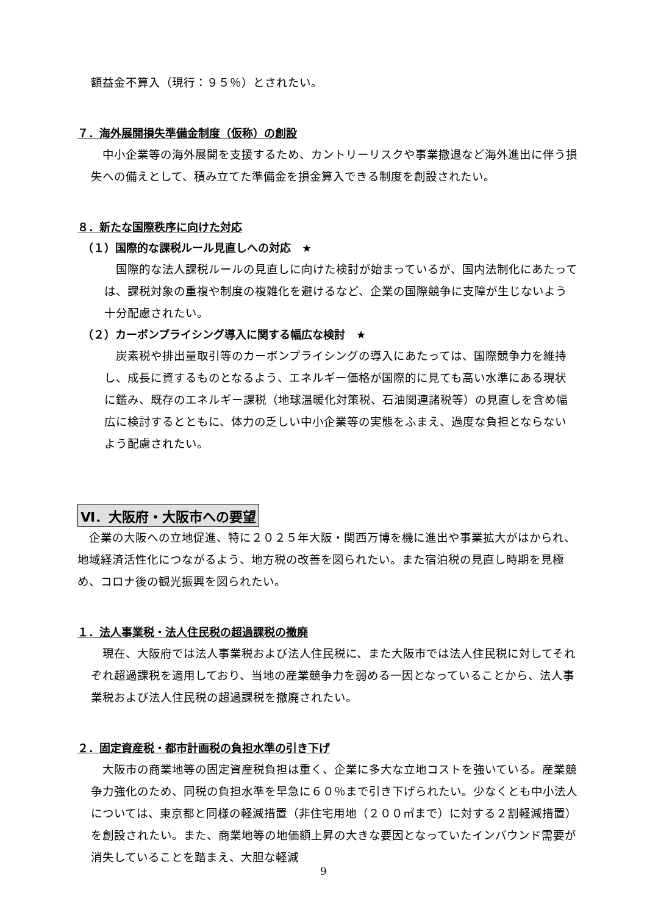額益金不算入（現行：９５％）とされたい。
７．海外展開損失準備金制度（仮称）の創設
　中小企業等の海外展開を支援するため、カントリーリスクや事業撤退など海外進出に伴う損失への備えとして、積み立てた準備金を損金算入できる制度を創設されたい。
８．新たな国際秩序に向けた対応
（１）国際的な課税ルール見直しへの対応　★
　国際的な法人課税ルールの見直しに向けた検討が始まっているが、国内法制化にあたっては、課税対象の重複や制度の複雑化を避けるなど、企業の国際競争に支障が生じないよう十分配慮されたい。
（２）カーボンプライシング導入に関する幅広な検討　★
　炭素税や排出量取引等のカーボンプライシングの導入にあたっては、国際競争力を維持し、成長に資するものとなるよう、エネルギー価格が国際的に見ても高い水準にある現状に鑑み、既存のエネルギー課税（地球温暖化対策税、石油関連諸税等）の見直しを含め幅広に検討するとともに、体力の乏しい中小企業等の実態をふまえ、過度な負担とならないよう配慮されたい。
Ⅵ．大阪府・大阪市への要望
　企業の大阪への立地促進、特に２０２５年大阪・関西万博を機に進出や事業拡大がはかられ、地域経済活性化につながるよう、地方税の改善を図られたい。また宿泊税の見直し時期を見極め、コロナ後の観光振興を図られたい。
１．法人事業税・法人住民税の超過課税の撤廃
　現在、大阪府では法人事業税および法人住民税に、また大阪市では法人住民税に対してそれぞれ超過課税を適用しており、当地の産業競争力を弱める一因となっていることから、法人事業税および法人住民税の超過課税を撤廃されたい。
２．固定資産税・都市計画税の負担水準の引き下げ
　大阪市の商業地等の固定資産税負担は重く、企業に多大な立地コストを強いている。産業競争力強化のため、同税の負担水準を早急に６０％まで引き下げられたい。少なくとも中小法人については、東京都と同様の軽減措置（非住宅用地（２００㎡まで）に対する２割軽減措置）を創設されたい。また、商業地等の地価額上昇の大きな要因となっていたインバウンド需要が消失していることを踏まえ、大胆な軽減
9